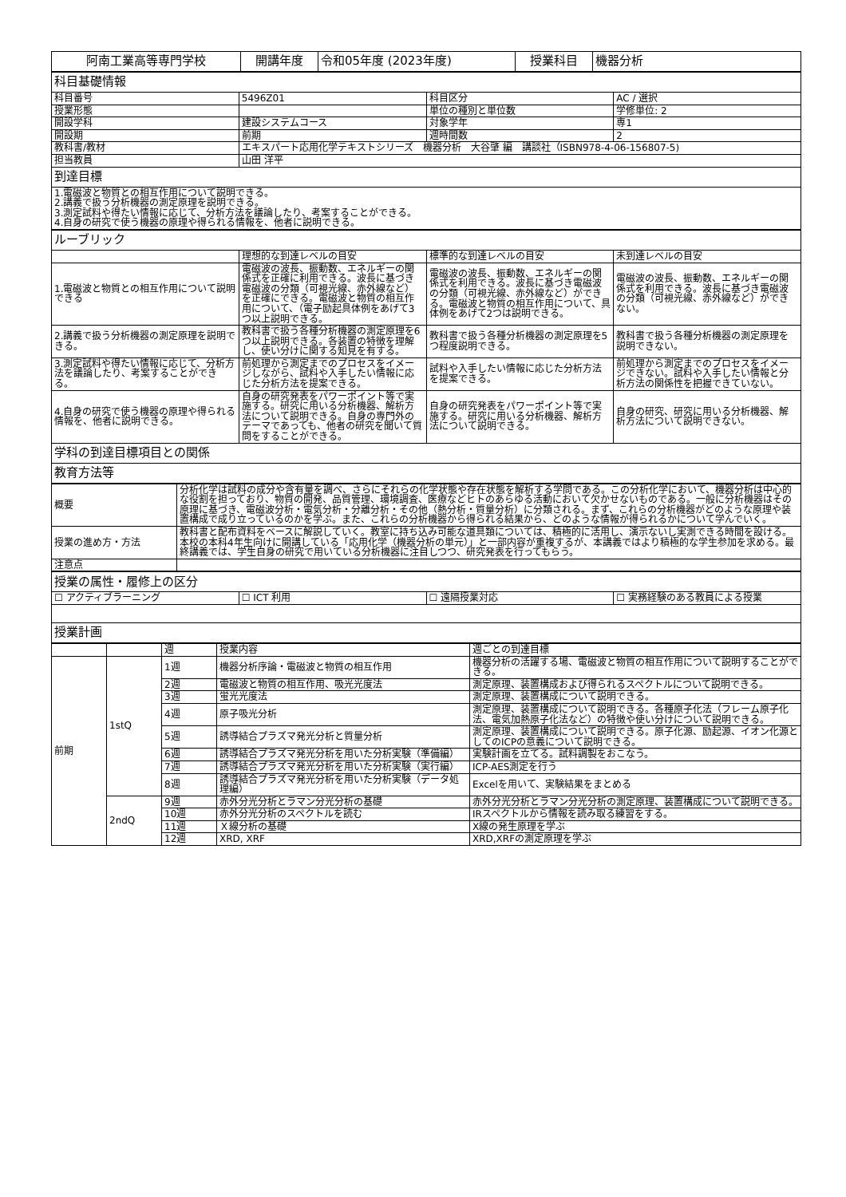| 阿南工業高等専門学校 | 開講年度 | 令和05年度 (2023年度) | 授業科目 | 機器分析 |
| 科目基礎情報 | | | |
| 科目番号 | 5496Z01 | 科目区分 | AC / 選択 |
| 授業形態 | | 単位の種別と単位数 | 学修単位: 2 |
| 開設学科 | 建設システムコース | 対象学年 | 専1 |
| 開設期 | 前期 | 週時間数 | 2 |
| 教科書/教材 | エキスパート応用化学テキストシリーズ 機器分析 大谷肇 編 講談社（ISBN978-4-06-156807-5) | | |
| 担当教員 | 山田 洋平 | | |
| 到達目標 | | | |
| 1.電磁波と物質との相互作用について説明できる。 2.講義で扱う分析機器の測定原理を説明できる。 3.測定試料や得たい情報に応じて、分析方法を議論したり、考案することができる。 4.自身の研究で使う機器の原理や得られる情報を、他者に説明できる。 | | | |
| ルーブリック | | | |
| | 理想的な到達レベルの目安 | 標準的な到達レベルの目安 | 未到達レベルの目安 |
| 1.電磁波と物質との相互作用について説明できる | 電磁波の波長、振動数、エネルギーの関係式を正確に利用できる。波長に基づき電磁波の分類（可視光線、赤外線など）を正確にできる。電磁波と物質の相互作用について、（電子励起具体例をあげて3つ以上説明できる。 | 電磁波の波長、振動数、エネルギーの関係式を利用できる。波長に基づき電磁波の分類（可視光線、赤外線など）ができる。電磁波と物質の相互作用について、具体例をあげて2つは説明できる。 | 電磁波の波長、振動数、エネルギーの関係式を利用できる。波長に基づき電磁波の分類（可視光線、赤外線など）ができない。 |
| 2.講義で扱う分析機器の測定原理を説明できる。 | 教科書で扱う各種分析機器の測定原理を6つ以上説明できる。各装置の特徴を理解し、使い分けに関する知見を有する。 | 教科書で扱う各種分析機器の測定原理を5つ程度説明できる。 | 教科書で扱う各種分析機器の測定原理を説明できない。 |
| 3.測定試料や得たい情報に応じて、分析方法を議論したり、考案することができる。 | 前処理から測定までのプロセスをイメージしながら、試料や入手したい情報に応じた分析方法を提案できる。 | 試料や入手したい情報に応じた分析方法を提案できる。 | 前処理から測定までのプロセスをイメージできない。試料や入手したい情報と分析方法の関係性を把握できていない。 |
| 4.自身の研究で使う機器の原理や得られる情報を、他者に説明できる。 | 自身の研究発表をパワーポイント等で実施する。研究に用いる分析機器、解析方法について説明できる。自身の専門外のテーマであっても、他者の研究を聞いて質問をすることができる。 | 自身の研究発表をパワーポイント等で実施する。研究に用いる分析機器、解析方法について説明できる。 | 自身の研究、研究に用いる分析機器、解析方法について説明できない。 |
| 学科の到達目標項目との関係 | | | |
| 教育方法等 | | | |
| 概要 | 分析化学は試料の成分や含有量を調べ、さらにそれらの化学状態や存在状態を解析する学問である。この分析化学において、機器分析は中心的な役割を担っており、物質の開発、品質管理、環境調査、医療などヒトのあらゆる活動において欠かせないものである。一般に分析機器はその原理に基づき、電磁波分析・電気分析・分離分析・その他（熱分析・質量分析）に分類される。まず、これらの分析機器がどのような原理や装置構成で成り立っているのかを学ぶ。また、これらの分析機器から得られる結果から、どのような情報が得られるかについて学んでいく。 |
| 授業の進め方・方法 | 教科書と配布資料をベースに解説していく。教室に持ち込み可能な道具類については、積極的に活用し、演示ないし実測できる時間を設ける。本校の本科4年生向けに開講している「応用化学（機器分析の単元）」と一部内容が重複するが、本講義ではより積極的な学生参加を求める。最終講義では、学生自身の研究で用いている分析機器に注目しつつ、研究発表を行ってもらう。 |
| 注意点 | |
| 授業の属性・履修上の区分 | | | |
| ☐ アクティブラーニング | ☐ ICT 利用 | ☐ 遠隔授業対応 | ☐ 実務経験のある教員による授業 |
| 授業計画 | | | |
| | | 週 | 授業内容 | 週ごとの到達目標 |
| 前期 | 1stQ | 1週 | 機器分析序論・電磁波と物質の相互作用 | 機器分析の活躍する場、電磁波と物質の相互作用について説明することができる。 |
| | | 2週 | 電磁波と物質の相互作用、吸光光度法 | 測定原理、装置構成および得られるスペクトルについて説明できる。 |
| | | 3週 | 蛍光光度法 | 測定原理、装置構成について説明できる。 |
| | | 4週 | 原子吸光分析 | 測定原理、装置構成について説明できる。各種原子化法（フレーム原子化法、電気加熱原子化法など）の特徴や使い分けについて説明できる。 |
| | | 5週 | 誘導結合プラズマ発光分析と質量分析 | 測定原理、装置構成について説明できる。原子化源、励起源、イオン化源としてのICPの意義について説明できる。 |
| | | 6週 | 誘導結合プラズマ発光分析を用いた分析実験（準備編） | 実験計画を立てる。試料調製をおこなう。 |
| | | 7週 | 誘導結合プラズマ発光分析を用いた分析実験（実行編） | ICP-AES測定を行う |
| | | 8週 | 誘導結合プラズマ発光分析を用いた分析実験（データ処理編） | Excelを用いて、実験結果をまとめる |
| | 2ndQ | 9週 | 赤外分光分析とラマン分光分析の基礎 | 赤外分光分析とラマン分光分析の測定原理、装置構成について説明できる。 |
| | | 10週 | 赤外分光分析のスペクトルを読む | IRスペクトルから情報を読み取る練習をする。 |
| | | 11週 | Ｘ線分析の基礎 | X線の発生原理を学ぶ |
| | | 12週 | XRD, XRF | XRD,XRFの測定原理を学ぶ |